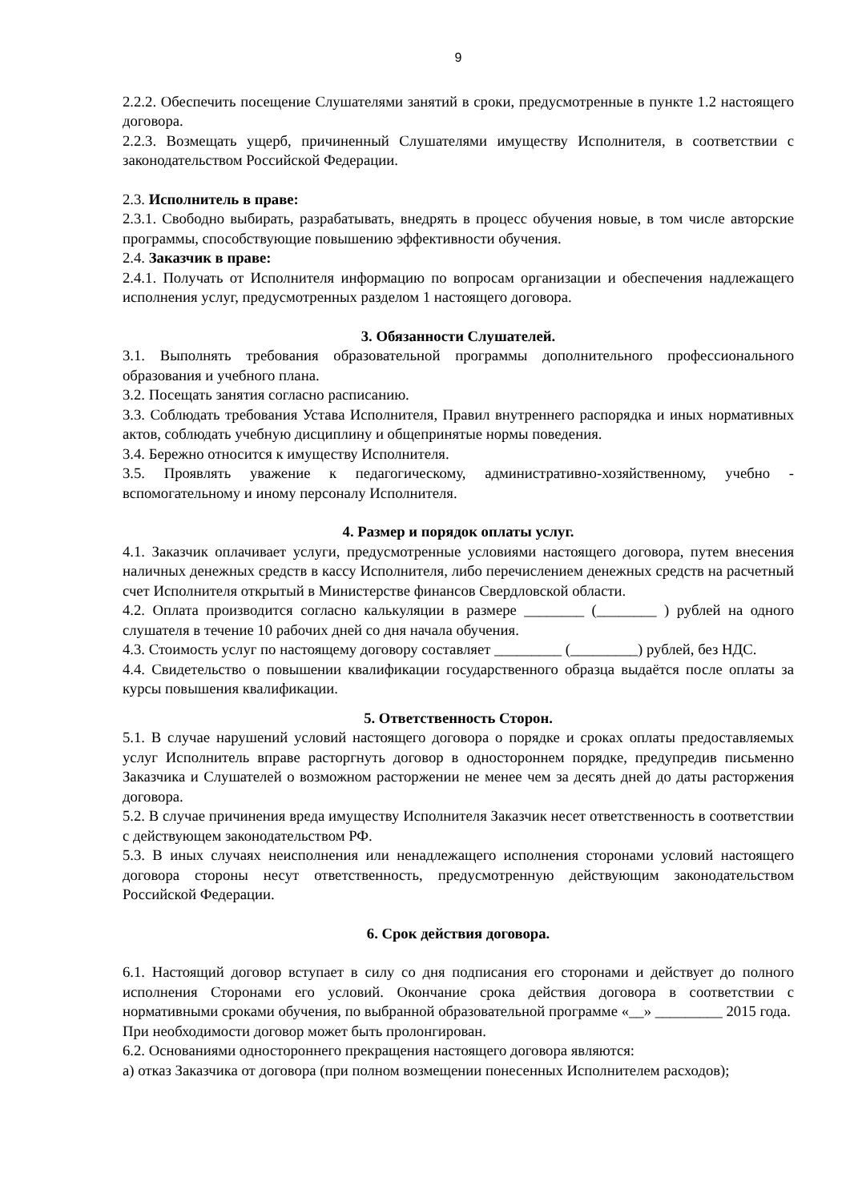9
2.2.2. Обеспечить посещение Слушателями занятий в сроки, предусмотренные в пункте 1.2 настоящего договора.
2.2.3. Возмещать ущерб, причиненный Слушателями имуществу Исполнителя, в соответствии с законодательством Российской Федерации.
2.3. Исполнитель в праве:
2.3.1. Свободно выбирать, разрабатывать, внедрять в процесс обучения новые, в том числе авторские программы, способствующие повышению эффективности обучения.
2.4. Заказчик в праве:
2.4.1. Получать от Исполнителя информацию по вопросам организации и обеспечения надлежащего исполнения услуг, предусмотренных разделом 1 настоящего договора.
3. Обязанности Слушателей.
3.1. Выполнять требования образовательной программы дополнительного профессионального образования и учебного плана.
3.2. Посещать занятия согласно расписанию.
3.3. Соблюдать требования Устава Исполнителя, Правил внутреннего распорядка и иных нормативных актов, соблюдать учебную дисциплину и общепринятые нормы поведения.
3.4. Бережно относится к имуществу Исполнителя.
3.5. Проявлять уважение к педагогическому, административно-хозяйственному, учебно - вспомогательному и иному персоналу Исполнителя.
4. Размер и порядок оплаты услуг.
4.1. Заказчик оплачивает услуги, предусмотренные условиями настоящего договора, путем внесения наличных денежных средств в кассу Исполнителя, либо перечислением денежных средств на расчетный счет Исполнителя открытый в Министерстве финансов Свердловской области.
4.2. Оплата производится согласно калькуляции в размере ________ (________ ) рублей на одного слушателя в течение 10 рабочих дней со дня начала обучения.
4.3. Стоимость услуг по настоящему договору составляет _________ (_________) рублей, без НДС.
4.4. Свидетельство о повышении квалификации государственного образца выдаётся после оплаты за курсы повышения квалификации.
5. Ответственность Сторон.
5.1. В случае нарушений условий настоящего договора о порядке и сроках оплаты предоставляемых услуг Исполнитель вправе расторгнуть договор в одностороннем порядке, предупредив письменно Заказчика и Слушателей о возможном расторжении не менее чем за десять дней до даты расторжения договора.
5.2. В случае причинения вреда имуществу Исполнителя Заказчик несет ответственность в соответствии с действующем законодательством РФ.
5.3. В иных случаях неисполнения или ненадлежащего исполнения сторонами условий настоящего договора стороны несут ответственность, предусмотренную действующим законодательством Российской Федерации.
6. Срок действия договора.
6.1. Настоящий договор вступает в силу со дня подписания его сторонами и действует до полного исполнения Сторонами его условий. Окончание срока действия договора в соответствии с нормативными сроками обучения, по выбранной образовательной программе «__» _________ 2015 года.
При необходимости договор может быть пролонгирован.
6.2. Основаниями одностороннего прекращения настоящего договора являются:
а) отказ Заказчика от договора (при полном возмещении понесенных Исполнителем расходов);